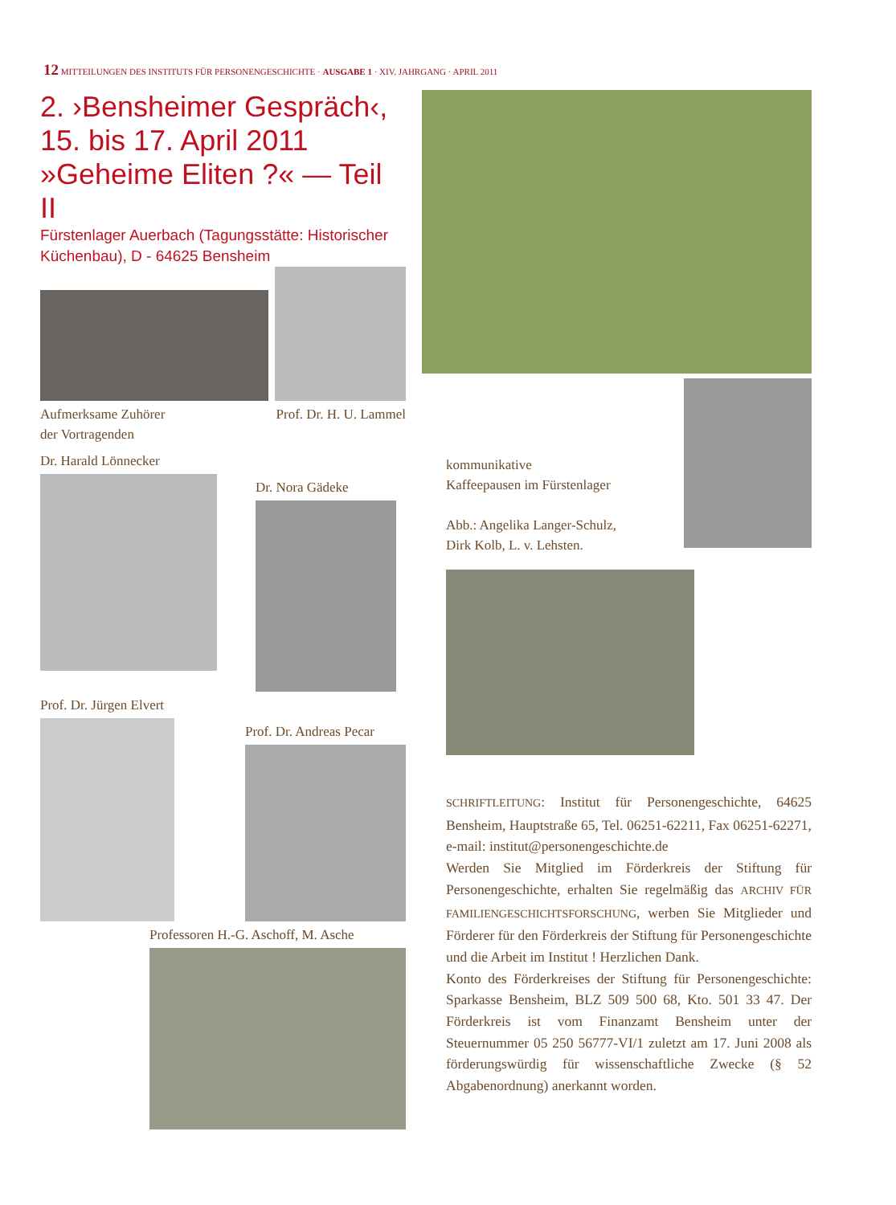12 MITTEILUNGEN DES INSTITUTS FÜR PERSONENGESCHICHTE · AUSGABE 1 · XIV. JAHRGANG · APRIL 2011
2. ›Bensheimer Gespräch‹,
15. bis 17. April 2011
»Geheime Eliten ?« — Teil II
Fürstenlager Auerbach (Tagungsstätte: Historischer Küchenbau), D - 64625 Bensheim
Aufmerksame Zuhörer
der Vortragenden
Prof. Dr. H. U. Lammel
Dr. Harald Lönnecker
Dr. Nora Gädeke
Prof. Dr. Jürgen Elvert
Prof. Dr. Andreas Pecar
Professoren H.-G. Aschoff, M. Asche
kommunikative
Kaffeepausen im Fürstenlager
Abb.: Angelika Langer-Schulz,
Dirk Kolb, L. v. Lehsten.
SCHRIFTLEITUNG: Institut für Personengeschichte, 64625 Bensheim, Hauptstraße 65, Tel. 06251-62211, Fax 06251-62271, e-mail: institut@personengeschichte.de
Werden Sie Mitglied im Förderkreis der Stiftung für Personengeschichte, erhalten Sie regelmäßig das ARCHIV FÜR FAMILIENGESCHICHTSFORSCHUNG, werben Sie Mitglieder und Förderer für den Förderkreis der Stiftung für Personengeschichte und die Arbeit im Institut ! Herzlichen Dank.
Konto des Förderkreises der Stiftung für Personengeschichte: Sparkasse Bensheim, BLZ 509 500 68, Kto. 501 33 47. Der Förderkreis ist vom Finanzamt Bensheim unter der Steuernummer 05 250 56777-VI/1 zuletzt am 17. Juni 2008 als förderungswürdig für wissenschaftliche Zwecke (§ 52 Abgabenordnung) anerkannt worden.